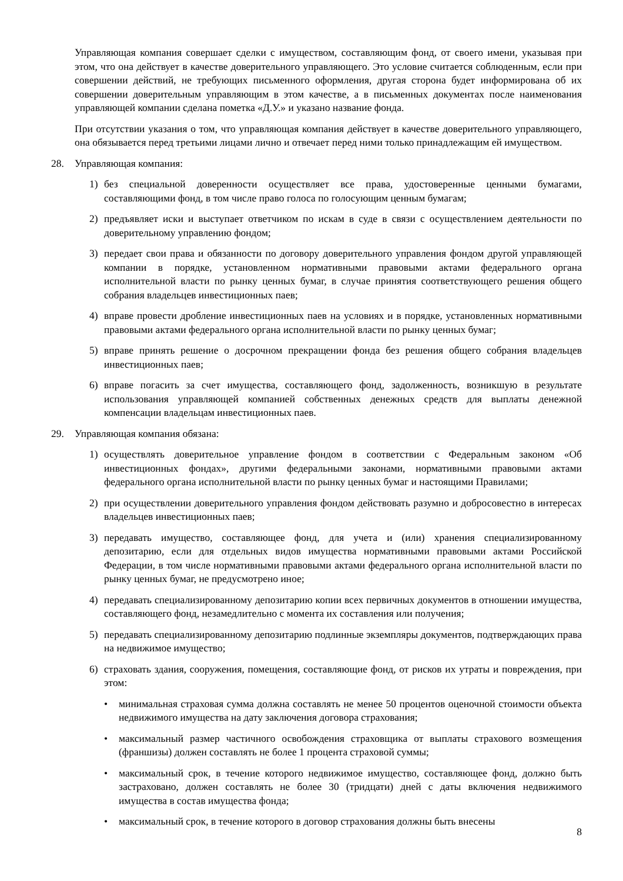Управляющая компания совершает сделки с имуществом, составляющим фонд, от своего имени, указывая при этом, что она действует в качестве доверительного управляющего. Это условие считается соблюденным, если при совершении действий, не требующих письменного оформления, другая сторона будет информирована об их совершении доверительным управляющим в этом качестве, а в письменных документах после наименования управляющей компании сделана пометка «Д.У.» и указано название фонда.
При отсутствии указания о том, что управляющая компания действует в качестве доверительного управляющего, она обязывается перед третьими лицами лично и отвечает перед ними только принадлежащим ей имуществом.
28. Управляющая компания:
1) без специальной доверенности осуществляет все права, удостоверенные ценными бумагами, составляющими фонд, в том числе право голоса по голосующим ценным бумагам;
2) предъявляет иски и выступает ответчиком по искам в суде в связи с осуществлением деятельности по доверительному управлению фондом;
3) передает свои права и обязанности по договору доверительного управления фондом другой управляющей компании в порядке, установленном нормативными правовыми актами федерального органа исполнительной власти по рынку ценных бумаг, в случае принятия соответствующего решения общего собрания владельцев инвестиционных паев;
4) вправе провести дробление инвестиционных паев на условиях и в порядке, установленных нормативными правовыми актами федерального органа исполнительной власти по рынку ценных бумаг;
5) вправе принять решение о досрочном прекращении фонда без решения общего собрания владельцев инвестиционных паев;
6) вправе погасить за счет имущества, составляющего фонд, задолженность, возникшую в результате использования управляющей компанией собственных денежных средств для выплаты денежной компенсации владельцам инвестиционных паев.
29. Управляющая компания обязана:
1) осуществлять доверительное управление фондом в соответствии с Федеральным законом «Об инвестиционных фондах», другими федеральными законами, нормативными правовыми актами федерального органа исполнительной власти по рынку ценных бумаг и настоящими Правилами;
2) при осуществлении доверительного управления фондом действовать разумно и добросовестно в интересах владельцев инвестиционных паев;
3) передавать имущество, составляющее фонд, для учета и (или) хранения специализированному депозитарию, если для отдельных видов имущества нормативными правовыми актами Российской Федерации, в том числе нормативными правовыми актами федерального органа исполнительной власти по рынку ценных бумаг, не предусмотрено иное;
4) передавать специализированному депозитарию копии всех первичных документов в отношении имущества, составляющего фонд, незамедлительно с момента их составления или получения;
5) передавать специализированному депозитарию подлинные экземпляры документов, подтверждающих права на недвижимое имущество;
6) страховать здания, сооружения, помещения, составляющие фонд, от рисков их утраты и повреждения, при этом:
• минимальная страховая сумма должна составлять не менее 50 процентов оценочной стоимости объекта недвижимого имущества на дату заключения договора страхования;
• максимальный размер частичного освобождения страховщика от выплаты страхового возмещения (франшизы) должен составлять не более 1 процента страховой суммы;
• максимальный срок, в течение которого недвижимое имущество, составляющее фонд, должно быть застраховано, должен составлять не более 30 (тридцати) дней с даты включения недвижимого имущества в состав имущества фонда;
• максимальный срок, в течение которого в договор страхования должны быть внесены
8